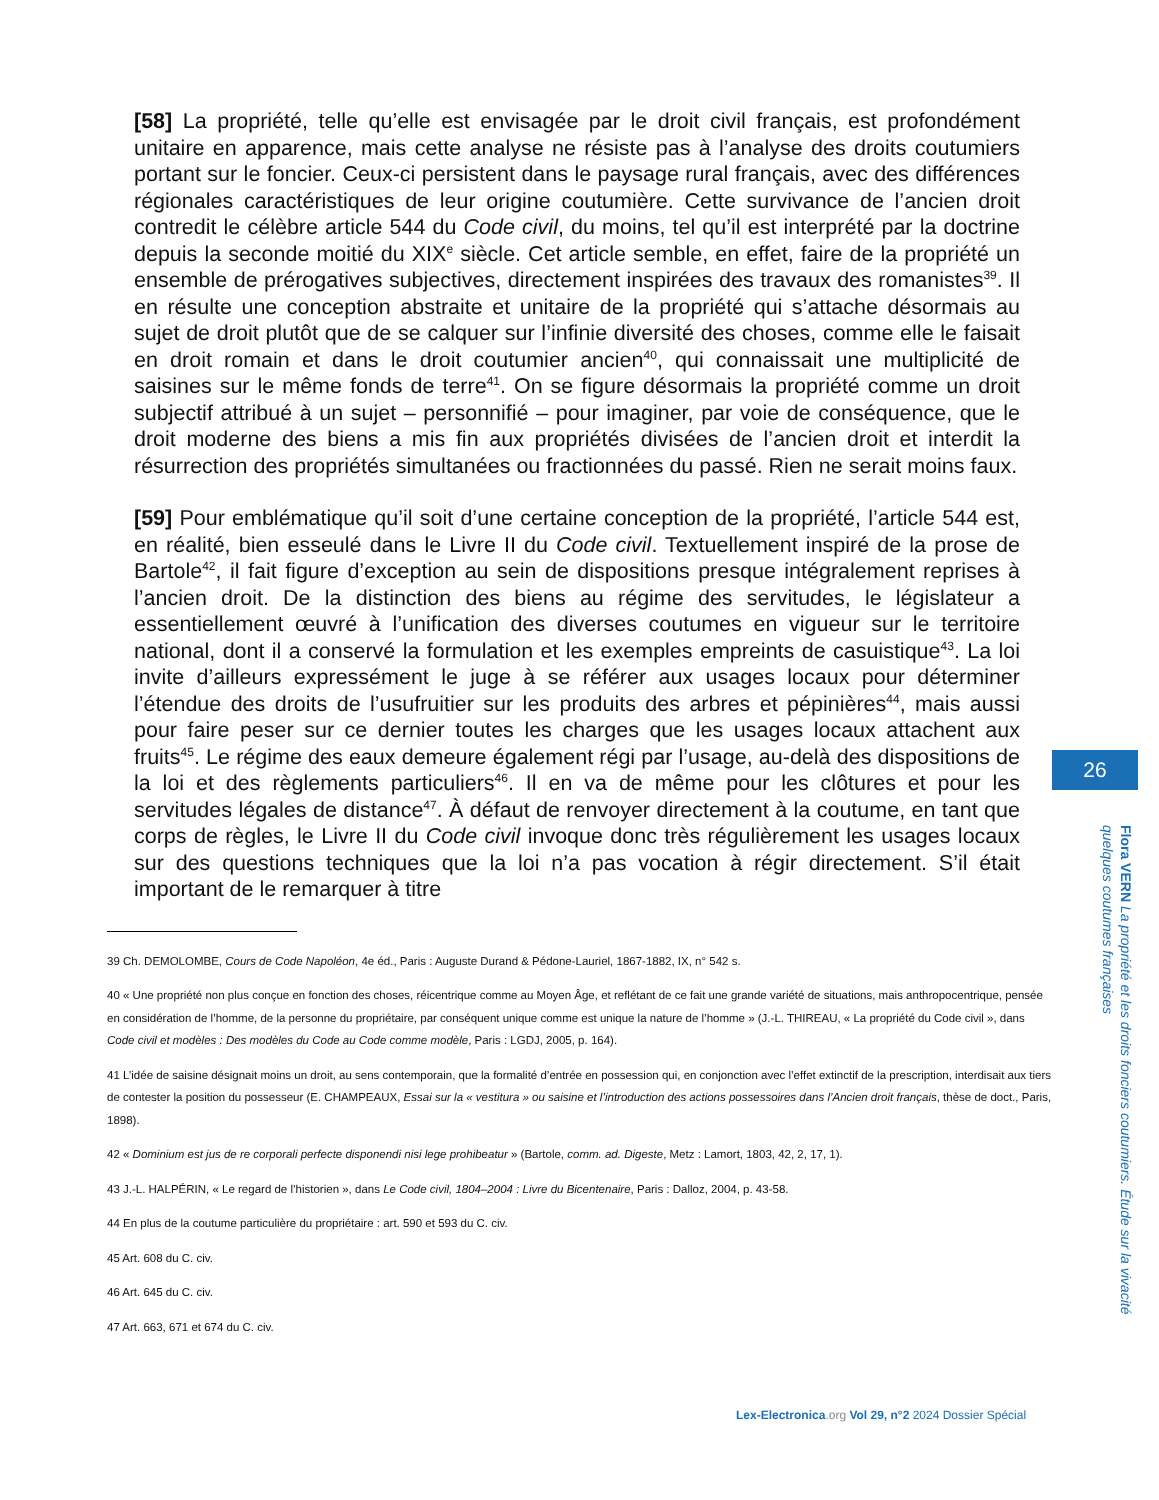[58] La propriété, telle qu’elle est envisagée par le droit civil français, est profondément unitaire en apparence, mais cette analyse ne résiste pas à l’analyse des droits coutumiers portant sur le foncier. Ceux-ci persistent dans le paysage rural français, avec des différences régionales caractéristiques de leur origine coutumière. Cette survivance de l’ancien droit contredit le célèbre article 544 du Code civil, du moins, tel qu’il est interprété par la doctrine depuis la seconde moitié du XIX<sup>e</sup> siècle. Cet article semble, en effet, faire de la propriété un ensemble de prérogatives subjectives, directement inspirées des travaux des romanistes<sup>39</sup>. Il en résulte une conception abstraite et unitaire de la propriété qui s’attache désormais au sujet de droit plutôt que de se calquer sur l’infinie diversité des choses, comme elle le faisait en droit romain et dans le droit coutumier ancien<sup>40</sup>, qui connaissait une multiplicité de saisines sur le même fonds de terre<sup>41</sup>. On se figure désormais la propriété comme un droit subjectif attribué à un sujet – personnifié – pour imaginer, par voie de conséquence, que le droit moderne des biens a mis fin aux propriétés divisées de l’ancien droit et interdit la résurrection des propriétés simultanées ou fractionnées du passé. Rien ne serait moins faux.
[59] Pour emblématique qu’il soit d’une certaine conception de la propriété, l’article 544 est, en réalité, bien esseulé dans le Livre II du Code civil. Textuellement inspiré de la prose de Bartole<sup>42</sup>, il fait figure d’exception au sein de dispositions presque intégralement reprises à l’ancien droit. De la distinction des biens au régime des servitudes, le législateur a essentiellement œuvré à l’unification des diverses coutumes en vigueur sur le territoire national, dont il a conservé la formulation et les exemples empreints de casuistique<sup>43</sup>. La loi invite d’ailleurs expressément le juge à se référer aux usages locaux pour déterminer l’étendue des droits de l’usufruitier sur les produits des arbres et pépinières<sup>44</sup>, mais aussi pour faire peser sur ce dernier toutes les charges que les usages locaux attachent aux fruits<sup>45</sup>. Le régime des eaux demeure également régi par l’usage, au-delà des dispositions de la loi et des règlements particuliers<sup>46</sup>. Il en va de même pour les clôtures et pour les servitudes légales de distance<sup>47</sup>. À défaut de renvoyer directement à la coutume, en tant que corps de règles, le Livre II du Code civil invoque donc très régulièrement les usages locaux sur des questions techniques que la loi n’a pas vocation à régir directement. S’il était important de le remarquer à titre
39 Ch. DEMOLOMBE, Cours de Code Napoléon, 4e éd., Paris : Auguste Durand & Pédone-Lauriel, 1867-1882, IX, n° 542 s.
40 « Une propriété non plus conçue en fonction des choses, réicentrique comme au Moyen Âge, et reflétant de ce fait une grande variété de situations, mais anthropocentrique, pensée en considération de l’homme, de la personne du propriétaire, par conséquent unique comme est unique la nature de l’homme » (J.-L. THIREAU, « La propriété du Code civil », dans Code civil et modèles : Des modèles du Code au Code comme modèle, Paris : LGDJ, 2005, p. 164).
41 L’idée de saisine désignait moins un droit, au sens contemporain, que la formalité d’entrée en possession qui, en conjonction avec l’effet extinctif de la prescription, interdisait aux tiers de contester la position du possesseur (E. CHAMPEAUX, Essai sur la « vestitura » ou saisine et l’introduction des actions possessoires dans l’Ancien droit français, thèse de doct., Paris, 1898).
42 « Dominium est jus de re corporali perfecte disponendi nisi lege prohibeatur » (Bartole, comm. ad. Digeste, Metz : Lamort, 1803, 42, 2, 17, 1).
43 J.-L. HALPÉRIN, « Le regard de l’historien », dans Le Code civil, 1804–2004 : Livre du Bicentenaire, Paris : Dalloz, 2004, p. 43-58.
44 En plus de la coutume particulière du propriétaire : art. 590 et 593 du C. civ.
45 Art. 608 du C. civ.
46 Art. 645 du C. civ.
47 Art. 663, 671 et 674 du C. civ.
26
Flora VERN La propriété et les droits fonciers coutumiers. Étude sur la vivacité quelques coutumes françaises
Lex-Electronica.org Vol 29, n°2 2024 Dossier Spécial